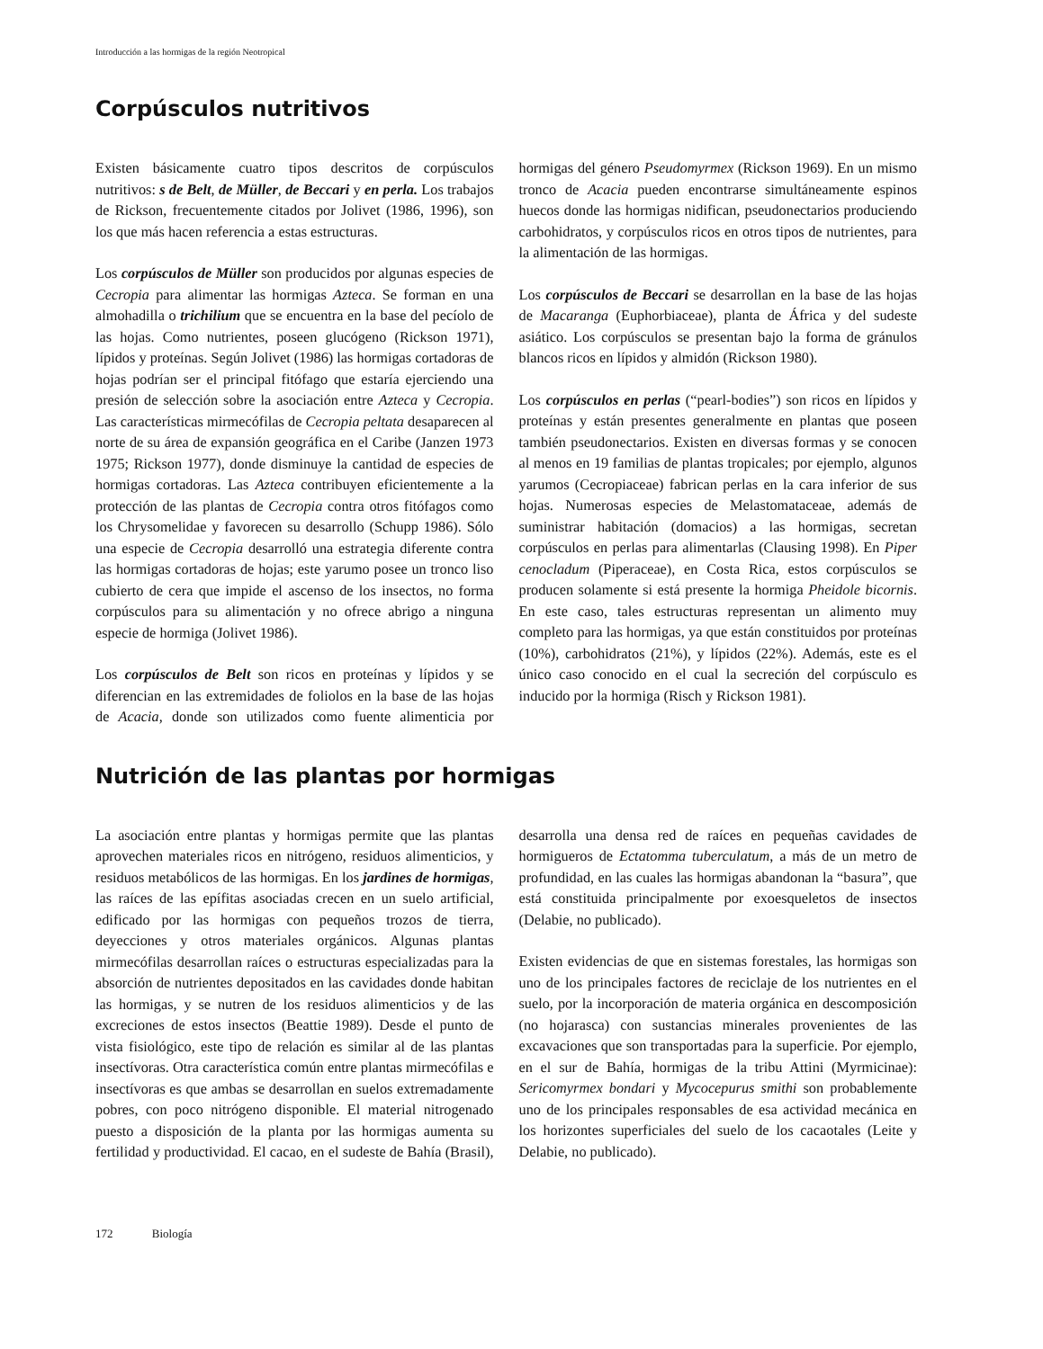Introducción a las hormigas de la región Neotropical
Corpúsculos nutritivos
Existen básicamente cuatro tipos descritos de corpúsculos nutritivos: s de Belt, de Müller, de Beccari y en perla. Los trabajos de Rickson, frecuentemente citados por Jolivet (1986, 1996), son los que más hacen referencia a estas estructuras.
Los corpúsculos de Müller son producidos por algunas especies de Cecropia para alimentar las hormigas Azteca. Se forman en una almohadilla o trichilium que se encuentra en la base del pecíolo de las hojas. Como nutrientes, poseen glucógeno (Rickson 1971), lípidos y proteínas. Según Jolivet (1986) las hormigas cortadoras de hojas podrían ser el principal fitófago que estaría ejerciendo una presión de selección sobre la asociación entre Azteca y Cecropia. Las características mirmecófilas de Cecropia peltata desaparecen al norte de su área de expansión geográfica en el Caribe (Janzen 1973 1975; Rickson 1977), donde disminuye la cantidad de especies de hormigas cortadoras. Las Azteca contribuyen eficientemente a la protección de las plantas de Cecropia contra otros fitófagos como los Chrysomelidae y favorecen su desarrollo (Schupp 1986). Sólo una especie de Cecropia desarrolló una estrategia diferente contra las hormigas cortadoras de hojas; este yarumo posee un tronco liso cubierto de cera que impide el ascenso de los insectos, no forma corpúsculos para su alimentación y no ofrece abrigo a ninguna especie de hormiga (Jolivet 1986).
Los corpúsculos de Belt son ricos en proteínas y lípidos y se diferencian en las extremidades de foliolos en la base de las hojas de Acacia, donde son utilizados como fuente alimenticia por hormigas del género Pseudomyrmex (Rickson 1969). En un mismo tronco de Acacia pueden encontrarse simultáneamente espinos huecos donde las hormigas nidifican, pseudonectarios produciendo carbohidratos, y corpúsculos ricos en otros tipos de nutrientes, para la alimentación de las hormigas.
Los corpúsculos de Beccari se desarrollan en la base de las hojas de Macaranga (Euphorbiaceae), planta de África y del sudeste asiático. Los corpúsculos se presentan bajo la forma de gránulos blancos ricos en lípidos y almidón (Rickson 1980).
Los corpúsculos en perlas (“pearl-bodies”) son ricos en lípidos y proteínas y están presentes generalmente en plantas que poseen también pseudonectarios. Existen en diversas formas y se conocen al menos en 19 familias de plantas tropicales; por ejemplo, algunos yarumos (Cecropiaceae) fabrican perlas en la cara inferior de sus hojas. Numerosas especies de Melastomataceae, además de suministrar habitación (domacios) a las hormigas, secretan corpúsculos en perlas para alimentarlas (Clausing 1998). En Piper cenocladum (Piperaceae), en Costa Rica, estos corpúsculos se producen solamente si está presente la hormiga Pheidole bicornis. En este caso, tales estructuras representan un alimento muy completo para las hormigas, ya que están constituidos por proteínas (10%), carbohidratos (21%), y lípidos (22%). Además, este es el único caso conocido en el cual la secreción del corpúsculo es inducido por la hormiga (Risch y Rickson 1981).
Nutrición de las plantas por hormigas
La asociación entre plantas y hormigas permite que las plantas aprovechen materiales ricos en nitrógeno, residuos alimenticios, y residuos metabólicos de las hormigas. En los jardines de hormigas, las raíces de las epífitas asociadas crecen en un suelo artificial, edificado por las hormigas con pequeños trozos de tierra, deyecciones y otros materiales orgánicos. Algunas plantas mirmecófilas desarrollan raíces o estructuras especializadas para la absorción de nutrientes depositados en las cavidades donde habitan las hormigas, y se nutren de los residuos alimenticios y de las excreciones de estos insectos (Beattie 1989). Desde el punto de vista fisiológico, este tipo de relación es similar al de las plantas insectívoras. Otra característica común entre plantas mirmecófilas e insectívoras es que ambas se desarrollan en suelos extremadamente pobres, con poco nitrógeno disponible. El material nitrogenado puesto a disposición de la planta por las hormigas aumenta su fertilidad y productividad. El cacao, en el sudeste de Bahía (Brasil), desarrolla una densa red de raíces en pequeñas cavidades de hormigueros de Ectatomma tuberculatum, a más de un metro de profundidad, en las cuales las hormigas abandonan la “basura”, que está constituida principalmente por exoesqueletos de insectos (Delabie, no publicado).
Existen evidencias de que en sistemas forestales, las hormigas son uno de los principales factores de reciclaje de los nutrientes en el suelo, por la incorporación de materia orgánica en descomposición (no hojarasca) con sustancias minerales provenientes de las excavaciones que son transportadas para la superficie. Por ejemplo, en el sur de Bahía, hormigas de la tribu Attini (Myrmicinae): Sericomyrmex bondari y Mycocepurus smithi son probablemente uno de los principales responsables de esa actividad mecánica en los horizontes superficiales del suelo de los cacaotales (Leite y Delabie, no publicado).
172 Biología